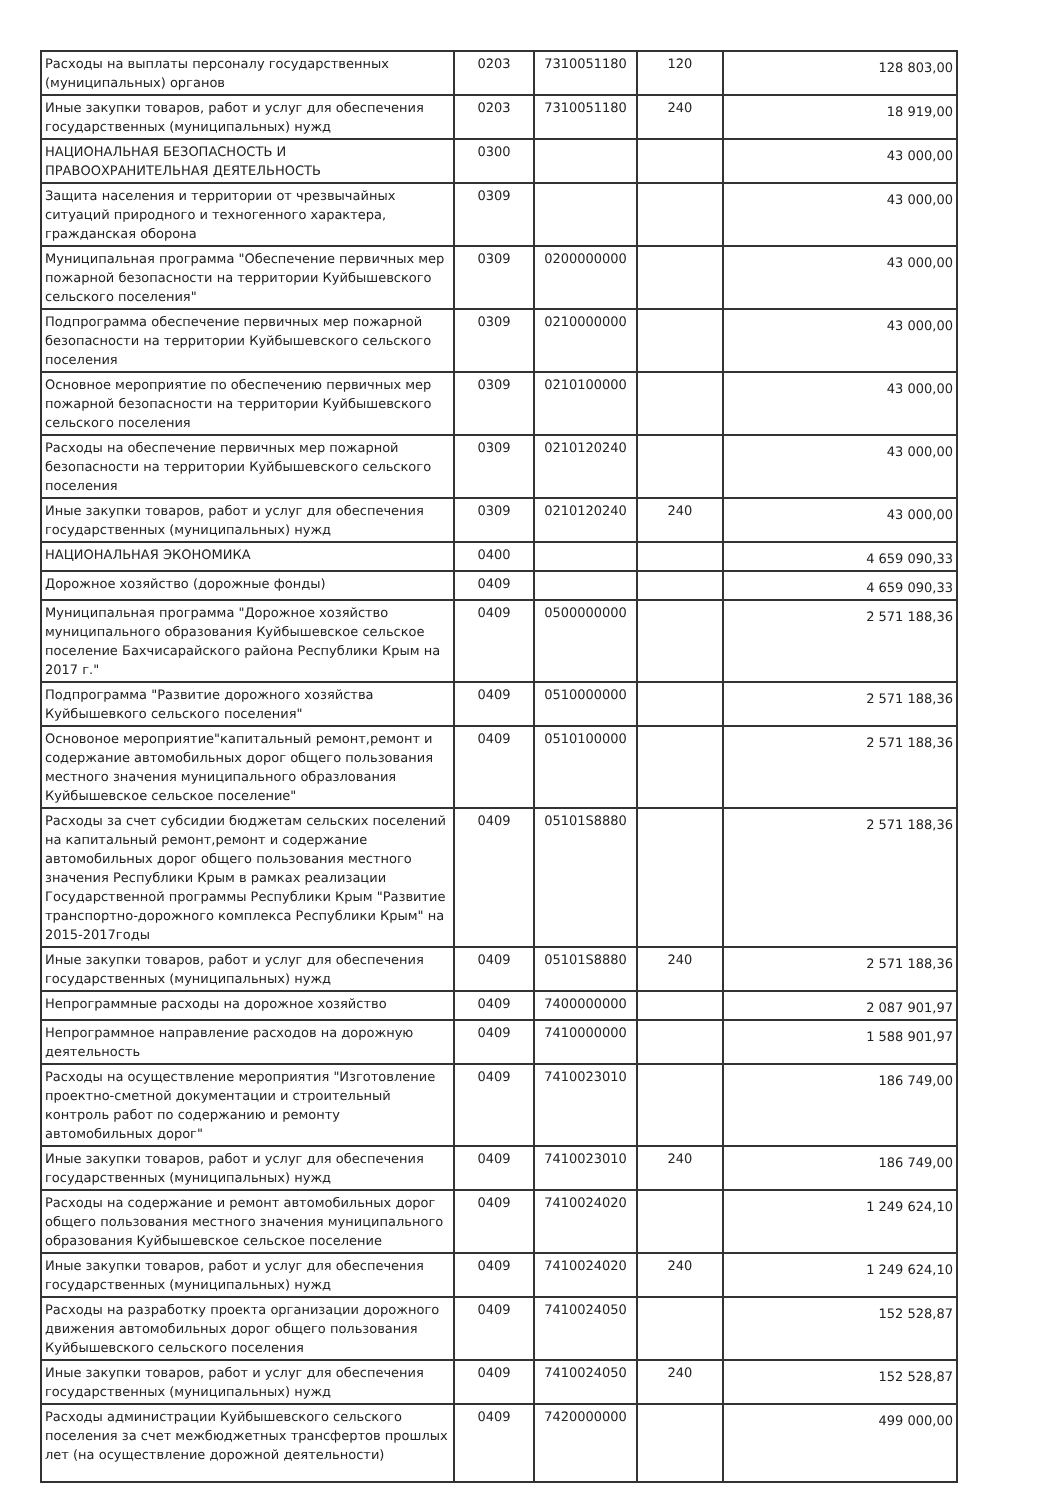| Расходы на выплаты персоналу государственных (муниципальных) органов | 0203 | 7310051180 | 120 | 128 803,00 |
| Иные закупки товаров, работ и услуг для обеспечения государственных (муниципальных) нужд | 0203 | 7310051180 | 240 | 18 919,00 |
| НАЦИОНАЛЬНАЯ БЕЗОПАСНОСТЬ И ПРАВООХРАНИТЕЛЬНАЯ ДЕЯТЕЛЬНОСТЬ | 0300 | | | 43 000,00 |
| Защита населения и территории от чрезвычайных ситуаций природного и техногенного характера, гражданская оборона | 0309 | | | 43 000,00 |
| Муниципальная программа "Обеспечение первичных мер пожарной безопасности на территории Куйбышевского сельского поселения" | 0309 | 0200000000 | | 43 000,00 |
| Подпрограмма обеспечение первичных мер пожарной безопасности на территории Куйбышевского сельского поселения | 0309 | 0210000000 | | 43 000,00 |
| Основное мероприятие по обеспечению первичных мер пожарной безопасности на территории Куйбышевского сельского поселения | 0309 | 0210100000 | | 43 000,00 |
| Расходы на обеспечение первичных мер пожарной безопасности на территории Куйбышевского сельского поселения | 0309 | 0210120240 | | 43 000,00 |
| Иные закупки товаров, работ и услуг для обеспечения государственных (муниципальных) нужд | 0309 | 0210120240 | 240 | 43 000,00 |
| НАЦИОНАЛЬНАЯ ЭКОНОМИКА | 0400 | | | 4 659 090,33 |
| Дорожное хозяйство (дорожные фонды) | 0409 | | | 4 659 090,33 |
| Муниципальная программа "Дорожное хозяйство муниципального образования Куйбышевское сельское поселение Бахчисарайского района Республики Крым на 2017 г." | 0409 | 0500000000 | | 2 571 188,36 |
| Подпрограмма "Развитие дорожного хозяйства Куйбышевкого сельского поселения" | 0409 | 0510000000 | | 2 571 188,36 |
| Основоное мероприятие"капитальный ремонт,ремонт и содержание автомобильных дорог общего пользования местного значения муниципального образлования Куйбышевское сельское поселение" | 0409 | 0510100000 | | 2 571 188,36 |
| Расходы за счет субсидии бюджетам сельских поселений на капитальный ремонт,ремонт и содержание автомобильных дорог общего пользования местного значения Республики Крым в рамках реализации Государственной программы Республики Крым "Развитие транспортно-дорожного комплекса Республики Крым" на 2015-2017годы | 0409 | 05101S8880 | | 2 571 188,36 |
| Иные закупки товаров, работ и услуг для обеспечения государственных (муниципальных) нужд | 0409 | 05101S8880 | 240 | 2 571 188,36 |
| Непрограммные расходы на дорожное хозяйство | 0409 | 7400000000 | | 2 087 901,97 |
| Непрограммное направление расходов на дорожную деятельность | 0409 | 7410000000 | | 1 588 901,97 |
| Расходы на осуществление мероприятия "Изготовление проектно-сметной документации и строительный контроль работ по содержанию и ремонту автомобильных дорог" | 0409 | 7410023010 | | 186 749,00 |
| Иные закупки товаров, работ и услуг для обеспечения государственных (муниципальных) нужд | 0409 | 7410023010 | 240 | 186 749,00 |
| Расходы на содержание и ремонт автомобильных дорог общего пользования местного значения муниципального образования Куйбышевское сельское поселение | 0409 | 7410024020 | | 1 249 624,10 |
| Иные закупки товаров, работ и услуг для обеспечения государственных (муниципальных) нужд | 0409 | 7410024020 | 240 | 1 249 624,10 |
| Расходы на разработку проекта организации дорожного движения автомобильных дорог общего пользования Куйбышевского сельского поселения | 0409 | 7410024050 | | 152 528,87 |
| Иные закупки товаров, работ и услуг для обеспечения государственных (муниципальных) нужд | 0409 | 7410024050 | 240 | 152 528,87 |
| Расходы администрации Куйбышевского сельского поселения за счет межбюджетных трансфертов прошлых лет (на осуществление дорожной деятельности) | 0409 | 7420000000 | | 499 000,00 |